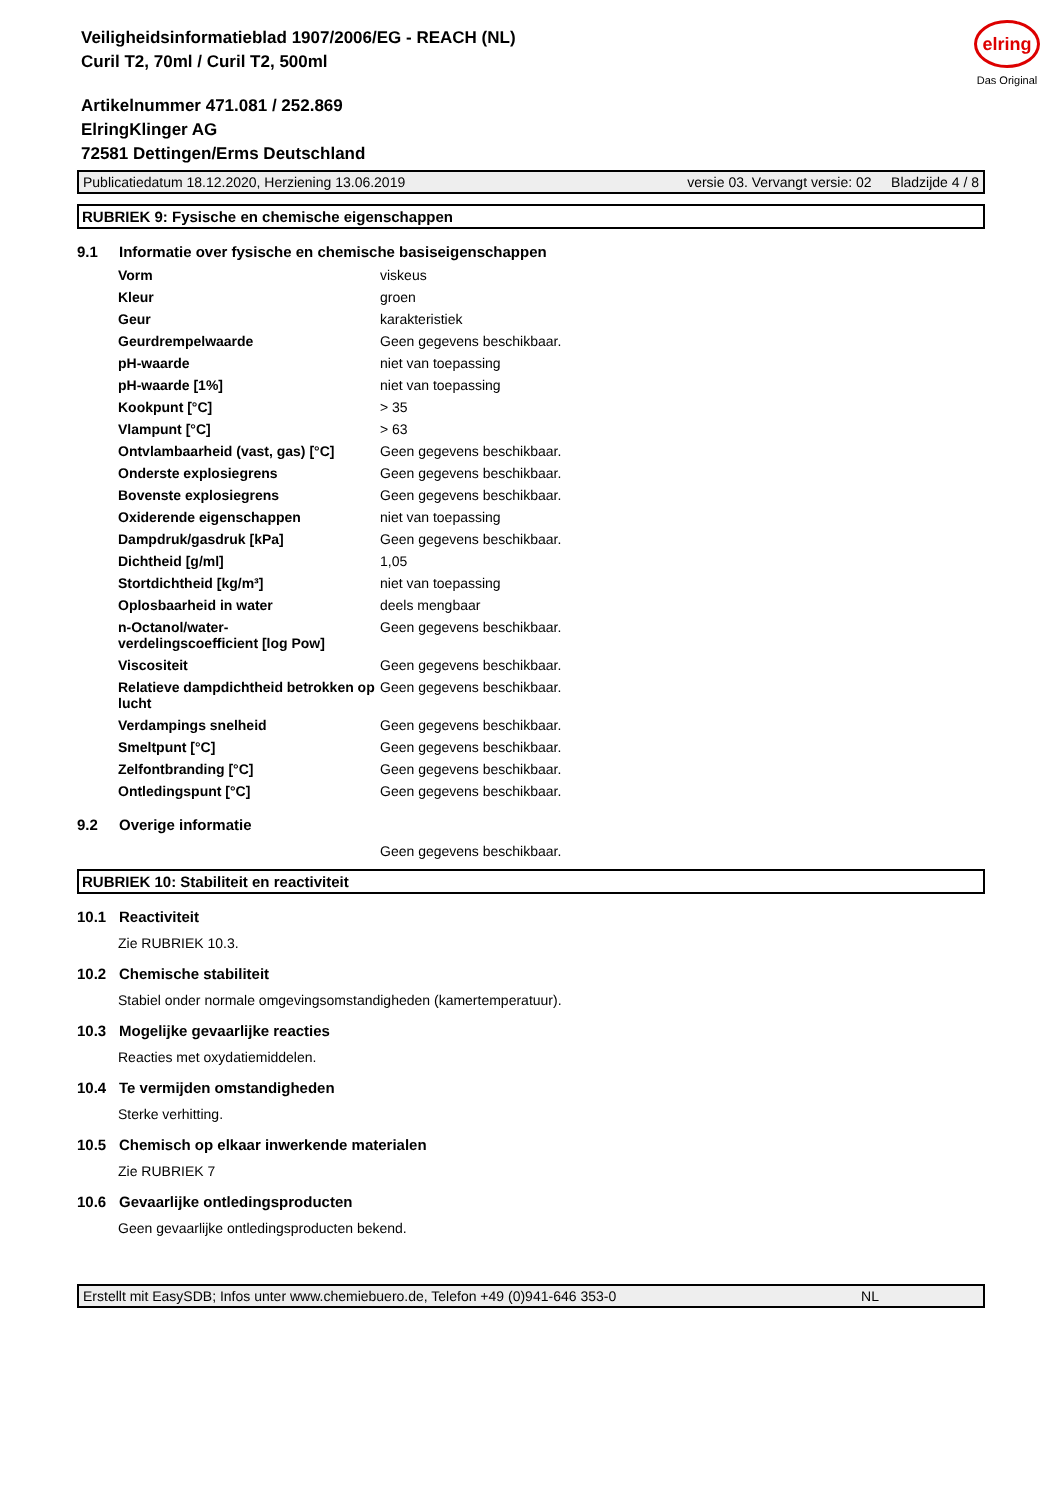elring
Das Original
Veiligheidsinformatieblad 1907/2006/EG - REACH (NL)
Curil T2, 70ml / Curil T2, 500ml
Artikelnummer 471.081 / 252.869
ElringKlinger AG
72581 Dettingen/Erms Deutschland
Publicatiedatum 18.12.2020, Herziening 13.06.2019 versie 03. Vervangt versie: 02 Bladzijde 4 / 8
RUBRIEK 9: Fysische en chemische eigenschappen
9.1 Informatie over fysische en chemische basiseigenschappen
| Vorm | viskeus |
| Kleur | groen |
| Geur | karakteristiek |
| Geurdrempelwaarde | Geen gegevens beschikbaar. |
| pH-waarde | niet van toepassing |
| pH-waarde [1%] | niet van toepassing |
| Kookpunt [°C] | > 35 |
| Vlampunt [°C] | > 63 |
| Ontvlambaarheid (vast, gas) [°C] | Geen gegevens beschikbaar. |
| Onderste explosiegrens | Geen gegevens beschikbaar. |
| Bovenste explosiegrens | Geen gegevens beschikbaar. |
| Oxiderende eigenschappen | niet van toepassing |
| Dampdruk/gasdruk [kPa] | Geen gegevens beschikbaar. |
| Dichtheid [g/ml] | 1,05 |
| Stortdichtheid [kg/m³] | niet van toepassing |
| Oplosbaarheid in water | deels mengbaar |
| n-Octanol/water- verdelingscoefficient [log Pow] | Geen gegevens beschikbaar. |
| Viscositeit | Geen gegevens beschikbaar. |
| Relatieve dampdichtheid betrokken op lucht | Geen gegevens beschikbaar. |
| Verdampings snelheid | Geen gegevens beschikbaar. |
| Smeltpunt [°C] | Geen gegevens beschikbaar. |
| Zelfontbranding [°C] | Geen gegevens beschikbaar. |
| Ontledingspunt [°C] | Geen gegevens beschikbaar. |
9.2 Overige informatie
Geen gegevens beschikbaar.
RUBRIEK 10: Stabiliteit en reactiviteit
10.1 Reactiviteit
Zie RUBRIEK 10.3.
10.2 Chemische stabiliteit
Stabiel onder normale omgevingsomstandigheden (kamertemperatuur).
10.3 Mogelijke gevaarlijke reacties
Reacties met oxydatiemiddelen.
10.4 Te vermijden omstandigheden
Sterke verhitting.
10.5 Chemisch op elkaar inwerkende materialen
Zie RUBRIEK 7
10.6 Gevaarlijke ontledingsproducten
Geen gevaarlijke ontledingsproducten bekend.
Erstellt mit EasySDB; Infos unter www.chemiebuero.de, Telefon +49 (0)941-646 353-0 NL